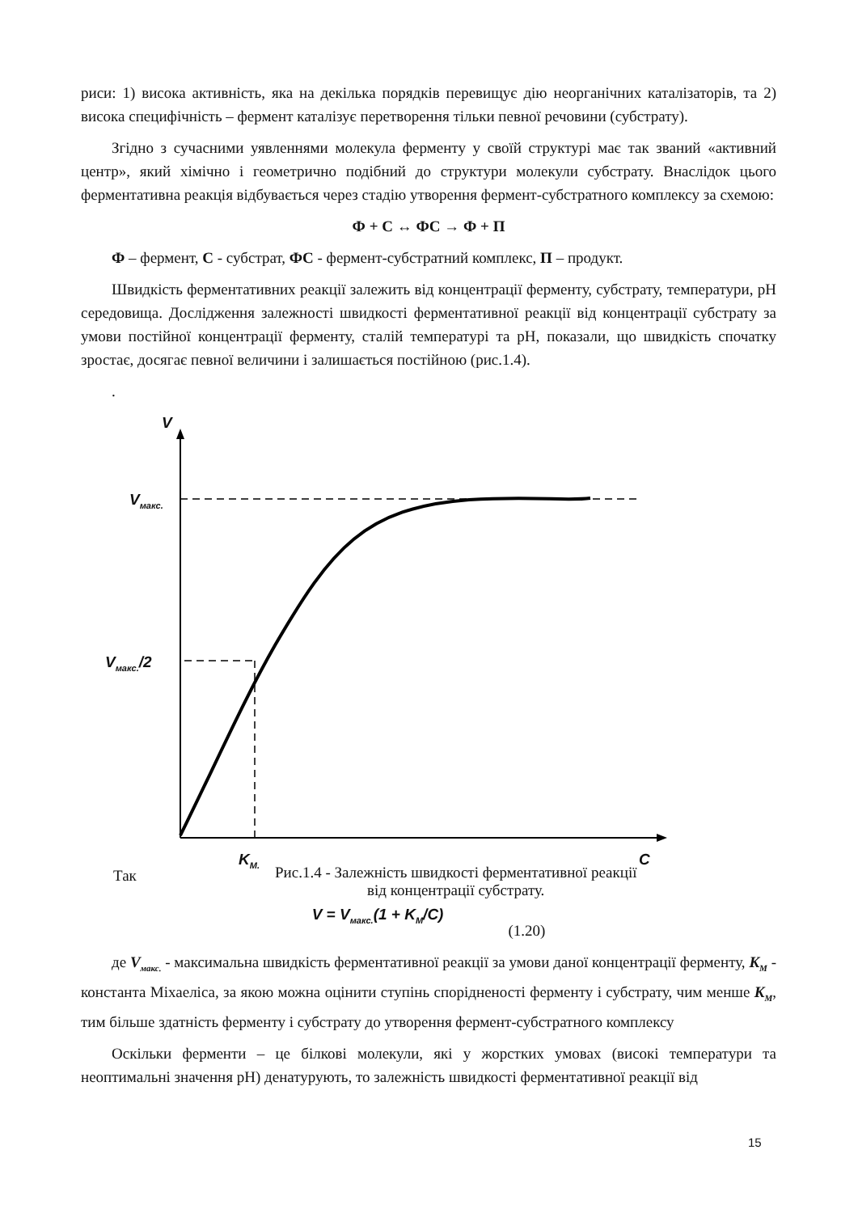риси: 1) висока активність, яка на декілька порядків перевищує дію неорганічних каталізаторів, та 2) висока специфічність – фермент каталізує перетворення тільки певної речовини (субстрату).
Згідно з сучасними уявленнями молекула ферменту у своїй структурі має так званий «активний центр», який хімічно і геометрично подібний до структури молекули субстрату. Внаслідок цього ферментативна реакція відбувається через стадію утворення фермент-субстратного комплексу за схемою:
Ф + С ↔ ФС → Ф + П
Ф – фермент, С - субстрат, ФС - фермент-субстратний комплекс, П – продукт.
Швидкість ферментативних реакції залежить від концентрації ферменту, субстрату, температури, рН середовища. Дослідження залежності швидкості ферментативної реакції від концентрації субстрату за умови постійної концентрації ферменту, сталій температурі та рН, показали, що швидкість спочатку зростає, досягає певної величини і залишається постійною (рис.1.4).
.
V
V<sub>макс.</sub>
V<sub>макс.</sub>/2
K<sub>M.</sub> C
Так
Рис.1.4 - Залежність швидкості ферментативної реакції
від концентрації субстрату.
V = V<sub>макс.</sub>(1 + K<sub>M</sub>/C) (1.20)
де V<sub>макс.</sub> - максимальна швидкість ферментативної реакції за умови даної концентрації ферменту, K<sub>M</sub> - константа Міхаеліса, за якою можна оцінити ступінь спорідненості ферменту і субстрату, чим менше K<sub>M</sub>, тим більше здатність ферменту і субстрату до утворення фермент-субстратного комплексу
Оскільки ферменти – це білкові молекули, які у жорстких умовах (високі температури та неоптимальні значення рН) денатурують, то залежність швидкості ферментативної реакції від
15